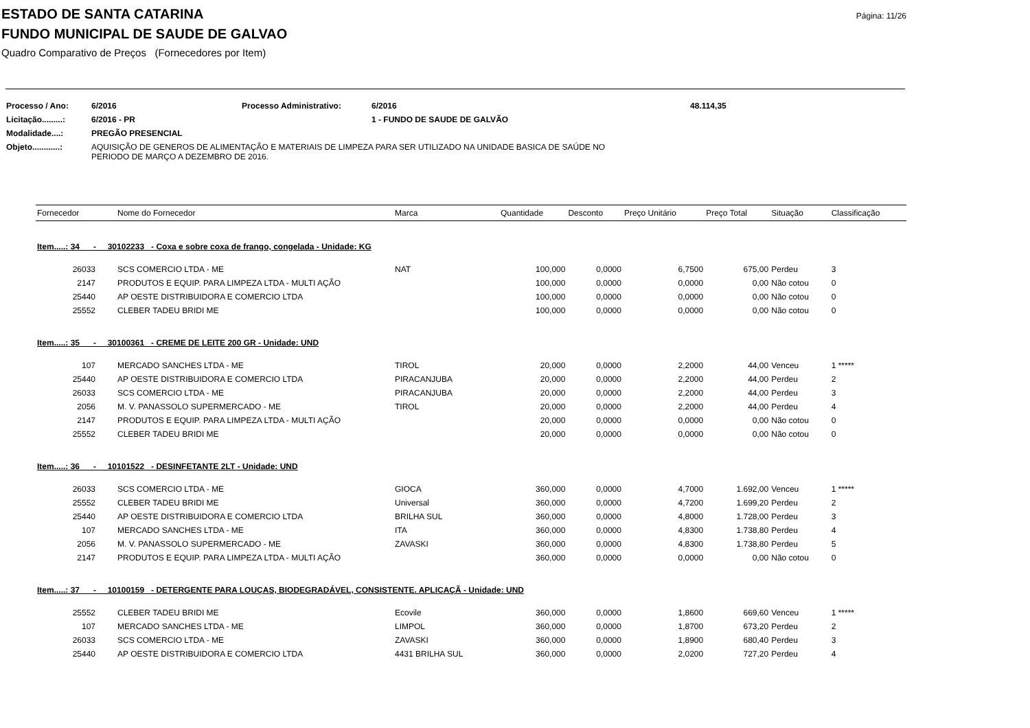Página: 11/26
ESTADO DE SANTA CATARINA
FUNDO MUNICIPAL DE SAUDE DE GALVAO
Quadro Comparativo de Preços (Fornecedores por Item)
| Processo / Ano: | 6/2016 | Processo Administrativo: | 6/2016 | 48.114,35 |
| Licitação.........: | 6/2016 - PR | | 1 - FUNDO DE SAUDE DE GALVÃO | |
| Modalidade....: | PREGÃO PRESENCIAL | | | |
| Objeto............: | AQUISIÇÃO DE GENEROS DE ALIMENTAÇÃO E MATERIAIS DE LIMPEZA PARA SER UTILIZADO NA UNIDADE BASICA DE SAÚDE NO PERIODO DE MARÇO A DEZEMBRO DE 2016. | | | |
| Fornecedor | Nome do Fornecedor | Marca | Quantidade | Desconto | Preço Unitário | Preço Total | Situação | Classificação |
| --- | --- | --- | --- | --- | --- | --- | --- | --- |
| Item.....: 34 - 30102233 - Coxa e sobre coxa de frango, congelada - Unidade: KG | | | | | | | | |
| 26033 | SCS COMERCIO LTDA - ME | NAT | 100,000 | 0,0000 | 6,7500 | 675,00 | Perdeu | 3 |
| 2147 | PRODUTOS E EQUIP. PARA LIMPEZA LTDA - MULTI AÇÃO | | 100,000 | 0,0000 | 0,0000 | 0,00 | Não cotou | 0 |
| 25440 | AP OESTE DISTRIBUIDORA E COMERCIO LTDA | | 100,000 | 0,0000 | 0,0000 | 0,00 | Não cotou | 0 |
| 25552 | CLEBER TADEU BRIDI ME | | 100,000 | 0,0000 | 0,0000 | 0,00 | Não cotou | 0 |
| Item.....: 35 - 30100361 - CREME DE LEITE 200 GR - Unidade: UND | | | | | | | | |
| 107 | MERCADO SANCHES LTDA - ME | TIROL | 20,000 | 0,0000 | 2,2000 | 44,00 | Venceu | 1 ***** |
| 25440 | AP OESTE DISTRIBUIDORA E COMERCIO LTDA | PIRACANJUBA | 20,000 | 0,0000 | 2,2000 | 44,00 | Perdeu | 2 |
| 26033 | SCS COMERCIO LTDA - ME | PIRACANJUBA | 20,000 | 0,0000 | 2,2000 | 44,00 | Perdeu | 3 |
| 2056 | M. V. PANASSOLO SUPERMERCADO - ME | TIROL | 20,000 | 0,0000 | 2,2000 | 44,00 | Perdeu | 4 |
| 2147 | PRODUTOS E EQUIP. PARA LIMPEZA LTDA - MULTI AÇÃO | | 20,000 | 0,0000 | 0,0000 | 0,00 | Não cotou | 0 |
| 25552 | CLEBER TADEU BRIDI ME | | 20,000 | 0,0000 | 0,0000 | 0,00 | Não cotou | 0 |
| Item.....: 36 - 10101522 - DESINFETANTE 2LT - Unidade: UND | | | | | | | | |
| 26033 | SCS COMERCIO LTDA - ME | GIOCA | 360,000 | 0,0000 | 4,7000 | 1.692,00 | Venceu | 1 ***** |
| 25552 | CLEBER TADEU BRIDI ME | Universal | 360,000 | 0,0000 | 4,7200 | 1.699,20 | Perdeu | 2 |
| 25440 | AP OESTE DISTRIBUIDORA E COMERCIO LTDA | BRILHA SUL | 360,000 | 0,0000 | 4,8000 | 1.728,00 | Perdeu | 3 |
| 107 | MERCADO SANCHES LTDA - ME | ITA | 360,000 | 0,0000 | 4,8300 | 1.738,80 | Perdeu | 4 |
| 2056 | M. V. PANASSOLO SUPERMERCADO - ME | ZAVASKI | 360,000 | 0,0000 | 4,8300 | 1.738,80 | Perdeu | 5 |
| 2147 | PRODUTOS E EQUIP. PARA LIMPEZA LTDA - MULTI AÇÃO | | 360,000 | 0,0000 | 0,0000 | 0,00 | Não cotou | 0 |
| Item.....: 37 - 10100159 - DETERGENTE PARA LOUÇAS, BIODEGRADÁVEL, CONSISTENTE. APLICAÇÃ - Unidade: UND | | | | | | | | |
| 25552 | CLEBER TADEU BRIDI ME | Ecovile | 360,000 | 0,0000 | 1,8600 | 669,60 | Venceu | 1 ***** |
| 107 | MERCADO SANCHES LTDA - ME | LIMPOL | 360,000 | 0,0000 | 1,8700 | 673,20 | Perdeu | 2 |
| 26033 | SCS COMERCIO LTDA - ME | ZAVASKI | 360,000 | 0,0000 | 1,8900 | 680,40 | Perdeu | 3 |
| 25440 | AP OESTE DISTRIBUIDORA E COMERCIO LTDA | 4431 BRILHA SUL | 360,000 | 0,0000 | 2,0200 | 727,20 | Perdeu | 4 |